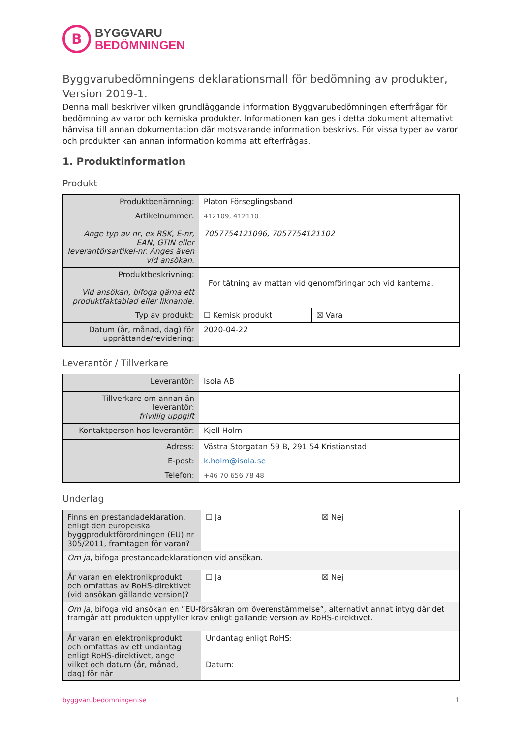B
BYGGVARU
BEDÖMNINGEN
Byggvarubedömningens deklarationsmall för bedömning av produkter, Version 2019-1.
Denna mall beskriver vilken grundläggande information Byggvarubedömningen efterfrågar för bedömning av varor och kemiska produkter. Informationen kan ges i detta dokument alternativt hänvisa till annan dokumentation där motsvarande information beskrivs. För vissa typer av varor och produkter kan annan information komma att efterfrågas.
1. Produktinformation
Produkt
| Produktbenämning: | Platon Förseglingsband | |
| Artikelnummer: Ange typ av nr, ex RSK, E-nr, EAN, GTIN eller leverantörsartikel-nr. Anges även vid ansökan. | 412109, 412110 7057754121096, 7057754121102 | |
| Produktbeskrivning: Vid ansökan, bifoga gärna ett produktfaktablad eller liknande. | For tätning av mattan vid genomföringar och vid kanterna. | |
| Typ av produkt: | ☐ Kemisk produkt | ☒ Vara |
| Datum (år, månad, dag) för upprättande/revidering: | 2020-04-22 | |
Leverantör / Tillverkare
| Leverantör: | Isola AB |
| Tillverkare om annan än leverantör: frivillig uppgift | |
| Kontaktperson hos leverantör: | Kjell Holm |
| Adress: | Västra Storgatan 59 B, 291 54 Kristianstad |
| E-post: | k.holm@isola.se |
| Telefon: | +46 70 656 78 48 |
Underlag
| Finns en prestandadeklaration, enligt den europeiska byggproduktförordningen (EU) nr 305/2011, framtagen för varan? | ☐ Ja | ☒ Nej |
| Om ja , bifoga prestandadeklarationen vid ansökan. | | |
| Är varan en elektronikprodukt och omfattas av RoHS-direktivet (vid ansökan gällande version)? | ☐ Ja | ☒ Nej |
| Om ja , bifoga vid ansökan en ”EU-försäkran om överenstämmelse”, alternativt annat intyg där det framgår att produkten uppfyller krav enligt gällande version av RoHS-direktivet. | | |
| Är varan en elektronikprodukt och omfattas av ett undantag enligt RoHS-direktivet, ange vilket och datum (år, månad, dag) för när | Undantag enligt RoHS: Datum: | |
byggvarubedomningen.se 1